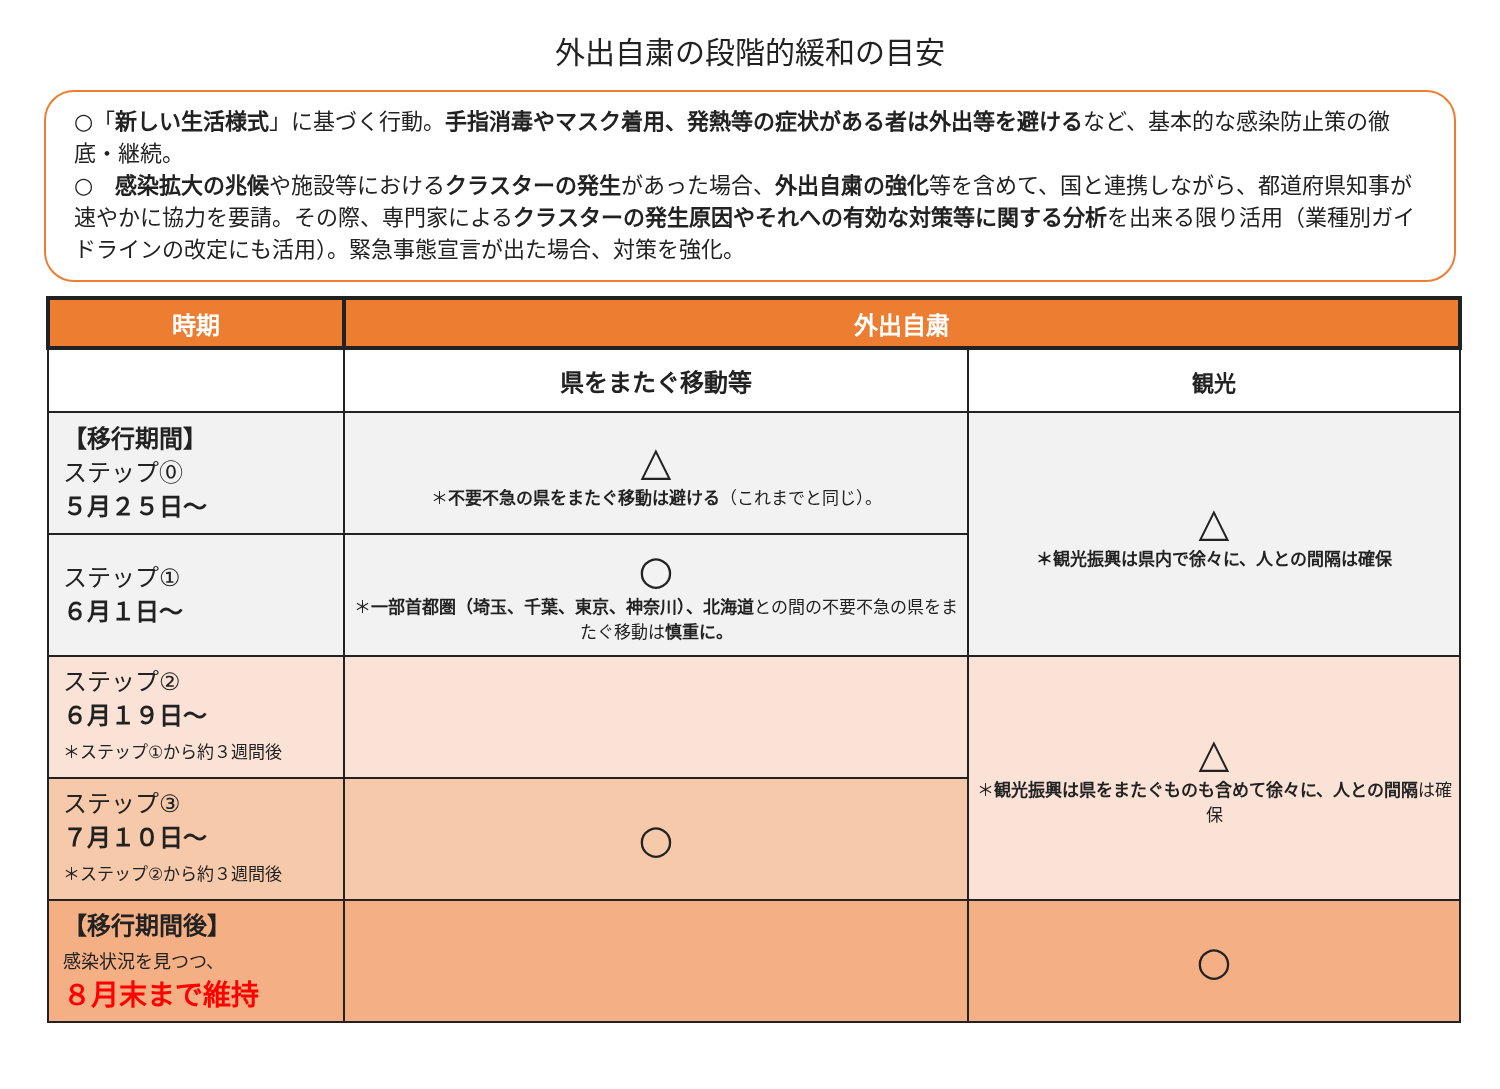外出自粛の段階的緩和の目安
○「新しい生活様式」に基づく行動。手指消毒やマスク着用、発熱等の症状がある者は外出等を避けるなど、基本的な感染防止策の徹底・継続。
○　感染拡大の兆候や施設等におけるクラスターの発生があった場合、外出自粛の強化等を含めて、国と連携しながら、都道府県知事が速やかに協力を要請。その際、専門家によるクラスターの発生原因やそれへの有効な対策等に関する分析を出来る限り活用（業種別ガイドラインの改定にも活用）。緊急事態宣言が出た場合、対策を強化。
| 時期 | 外出自粛 | |
| --- | --- | --- |
| | 県をまたぐ移動等 | 観光 |
| 【移行期間】 ステップ⓪ ５月２５日～ | △ ＊ 不要不急の県をまたぐ移動は避ける （これまでと同じ）。 | △ ＊観光振興は県内で徐々に、人との間隔は確保 |
| ステップ① ６月１日～ | ○ ＊ 一部首都圏（埼玉、千葉、東京、神奈川）、北海道 との間の不要不急の県をまたぐ移動は 慎重に。 | |
| ステップ② ６月１９日～ ＊ステップ①から約３週間後 | | △ ＊ 観光振興は県をまたぐものも含めて徐々に、人との間隔 は確保 |
| ステップ③ ７月１０日～ ＊ステップ②から約３週間後 | ○ | |
| 【移行期間後】 感染状況を見つつ、 ８月末まで維持 | | ○ |